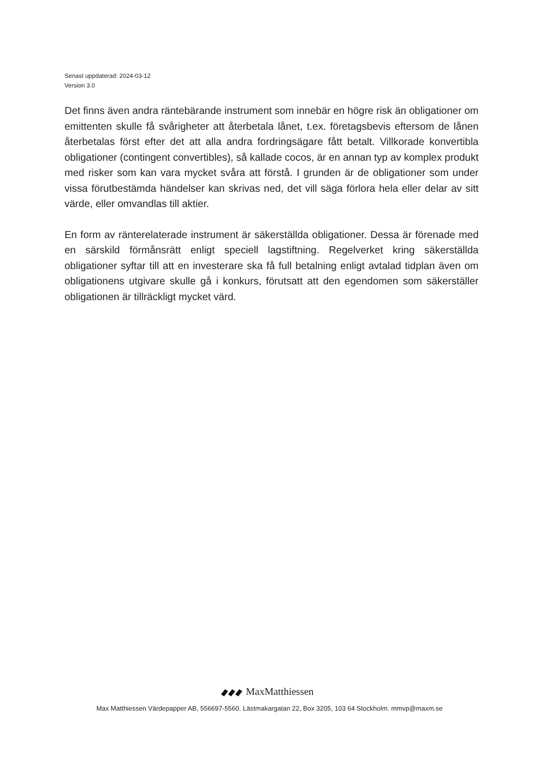Senast uppdaterad: 2024-03-12
Version 3.0
Det finns även andra räntebärande instrument som innebär en högre risk än obligationer om emittenten skulle få svårigheter att återbetala lånet, t.ex. företagsbevis eftersom de lånen återbetalas först efter det att alla andra fordringsägare fått betalt. Villkorade konvertibla obligationer (contingent convertibles), så kallade cocos, är en annan typ av komplex produkt med risker som kan vara mycket svåra att förstå. I grunden är de obligationer som under vissa förutbestämda händelser kan skrivas ned, det vill säga förlora hela eller delar av sitt värde, eller omvandlas till aktier.
En form av ränterelaterade instrument är säkerställda obligationer. Dessa är förenade med en särskild förmånsrätt enligt speciell lagstiftning. Regelverket kring säkerställda obligationer syftar till att en investerare ska få full betalning enligt avtalad tidplan även om obligationens utgivare skulle gå i konkurs, förutsatt att den egendomen som säkerställer obligationen är tillräckligt mycket värd.
MaxMatthiessen
Max Matthiessen Värdepapper AB, 556697-5560. Lästmakargatan 22, Box 3205, 103 64 Stockholm. mmvp@maxm.se